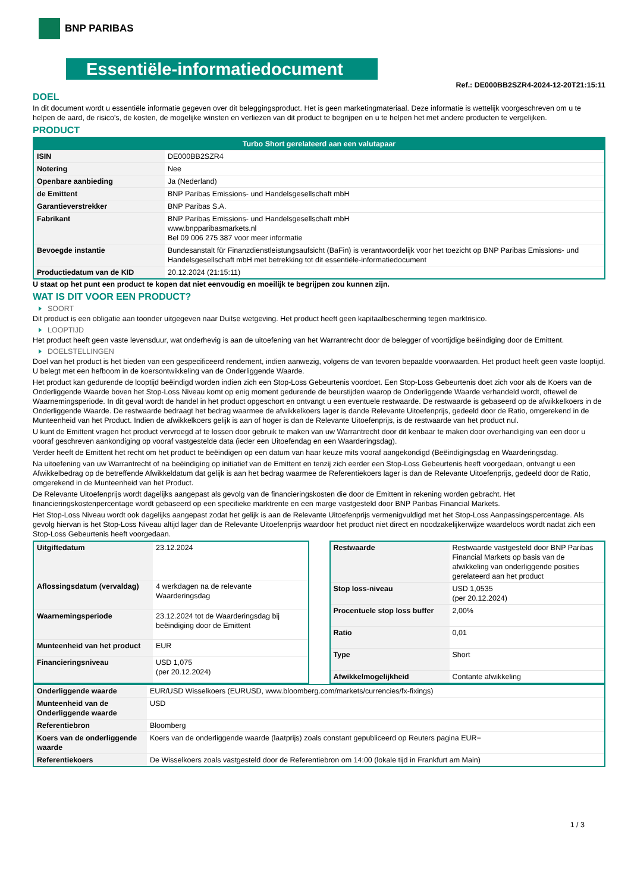BNP PARIBAS
Essentiële-informatiedocument
Ref.: DE000BB2SZR4-2024-12-20T21:15:11
DOEL
In dit document wordt u essentiële informatie gegeven over dit beleggingsproduct. Het is geen marketingmateriaal. Deze informatie is wettelijk voorgeschreven om u te helpen de aard, de risico's, de kosten, de mogelijke winsten en verliezen van dit product te begrijpen en u te helpen het met andere producten te vergelijken.
PRODUCT
| Turbo Short gerelateerd aan een valutapaar | |
| --- | --- |
| ISIN | DE000BB2SZR4 |
| Notering | Nee |
| Openbare aanbieding | Ja (Nederland) |
| de Emittent | BNP Paribas Emissions- und Handelsgesellschaft mbH |
| Garantieverstrekker | BNP Paribas S.A. |
| Fabrikant | BNP Paribas Emissions- und Handelsgesellschaft mbH www.bnpparibasmarkets.nl Bel 09 006 275 387 voor meer informatie |
| Bevoegde instantie | Bundesanstalt für Finanzdienstleistungsaufsicht (BaFin) is verantwoordelijk voor het toezicht op BNP Paribas Emissions- und Handelsgesellschaft mbH met betrekking tot dit essentiële-informatiedocument |
| Productiedatum van de KID | 20.12.2024 (21:15:11) |
U staat op het punt een product te kopen dat niet eenvoudig en moeilijk te begrijpen zou kunnen zijn.
WAT IS DIT VOOR EEN PRODUCT?
SOORT
Dit product is een obligatie aan toonder uitgegeven naar Duitse wetgeving. Het product heeft geen kapitaalbescherming tegen marktrisico.
LOOPTIJD
Het product heeft geen vaste levensduur, wat onderhevig is aan de uitoefening van het Warrantrecht door de belegger of voortijdige beëindiging door de Emittent.
DOELSTELLINGEN
Doel van het product is het bieden van een gespecificeerd rendement, indien aanwezig, volgens de van tevoren bepaalde voorwaarden. Het product heeft geen vaste looptijd. U belegt met een hefboom in de koersontwikkeling van de Onderliggende Waarde.
Het product kan gedurende de looptijd beëindigd worden indien zich een Stop-Loss Gebeurtenis voordoet. Een Stop-Loss Gebeurtenis doet zich voor als de Koers van de Onderliggende Waarde boven het Stop-Loss Niveau komt op enig moment gedurende de beurstijden waarop de Onderliggende Waarde verhandeld wordt, oftewel de Waarnemingsperiode. In dit geval wordt de handel in het product opgeschort en ontvangt u een eventuele restwaarde. De restwaarde is gebaseerd op de afwikkelkoers in de Onderliggende Waarde. De restwaarde bedraagt het bedrag waarmee de afwikkelkoers lager is dande Relevante Uitoefenprijs, gedeeld door de Ratio, omgerekend in de Munteenheid van het Product. Indien de afwikkelkoers gelijk is aan of hoger is dan de Relevante Uitoefenprijs, is de restwaarde van het product nul.
U kunt de Emittent vragen het product vervroegd af te lossen door gebruik te maken van uw Warrantrecht door dit kenbaar te maken door overhandiging van een door u vooraf geschreven aankondiging op vooraf vastgestelde data (ieder een Uitoefendag en een Waarderingsdag).
Verder heeft de Emittent het recht om het product te beëindigen op een datum van haar keuze mits vooraf aangekondigd (Beëindigingsdag en Waarderingsdag.
Na uitoefening van uw Warrantrecht of na beëindiging op initiatief van de Emittent en tenzij zich eerder een Stop-Loss Gebeurtenis heeft voorgedaan, ontvangt u een Afwikkelbedrag op de betreffende Afwikkeldatum dat gelijk is aan het bedrag waarmee de Referentiekoers lager is dan de Relevante Uitoefenprijs, gedeeld door de Ratio, omgerekend in de Munteenheid van het Product.
De Relevante Uitoefenprijs wordt dagelijks aangepast als gevolg van de financieringskosten die door de Emittent in rekening worden gebracht. Het financieringskostenpercentage wordt gebaseerd op een specifieke marktrente en een marge vastgesteld door BNP Paribas Financial Markets.
Het Stop-Loss Niveau wordt ook dagelijks aangepast zodat het gelijk is aan de Relevante Uitoefenprijs vermenigvuldigd met het Stop-Loss Aanpassingspercentage. Als gevolg hiervan is het Stop-Loss Niveau altijd lager dan de Relevante Uitoefenprijs waardoor het product niet direct en noodzakelijkerwijze waardeloos wordt nadat zich een Stop-Loss Gebeurtenis heeft voorgedaan.
| Uitgiftedatum | 23.12.2024 |
| Aflossingsdatum (vervaldag) | 4 werkdagen na de relevante Waarderingsdag |
| Waarnemingsperiode | 23.12.2024 tot de Waarderingsdag bij beëindiging door de Emittent |
| Munteenheid van het product | EUR |
| Financieringsniveau | USD 1,075 (per 20.12.2024) |
| Restwaarde | Restwaarde vastgesteld door BNP Paribas Financial Markets op basis van de afwikkeling van onderliggende posities gerelateerd aan het product |
| Stop loss-niveau | USD 1,0535 (per 20.12.2024) |
| Procentuele stop loss buffer | 2,00% |
| Ratio | 0,01 |
| Type | Short |
| Afwikkelmogelijkheid | Contante afwikkeling |
| Onderliggende waarde | EUR/USD Wisselkoers (EURUSD, www.bloomberg.com/markets/currencies/fx-fixings) |
| Munteenheid van de Onderliggende waarde | USD |
| Referentiebron | Bloomberg |
| Koers van de onderliggende waarde | Koers van de onderliggende waarde (laatprijs) zoals constant gepubliceerd op Reuters pagina EUR= |
| Referentiekoers | De Wisselkoers zoals vastgesteld door de Referentiebron om 14:00 (lokale tijd in Frankfurt am Main) |
1 / 3